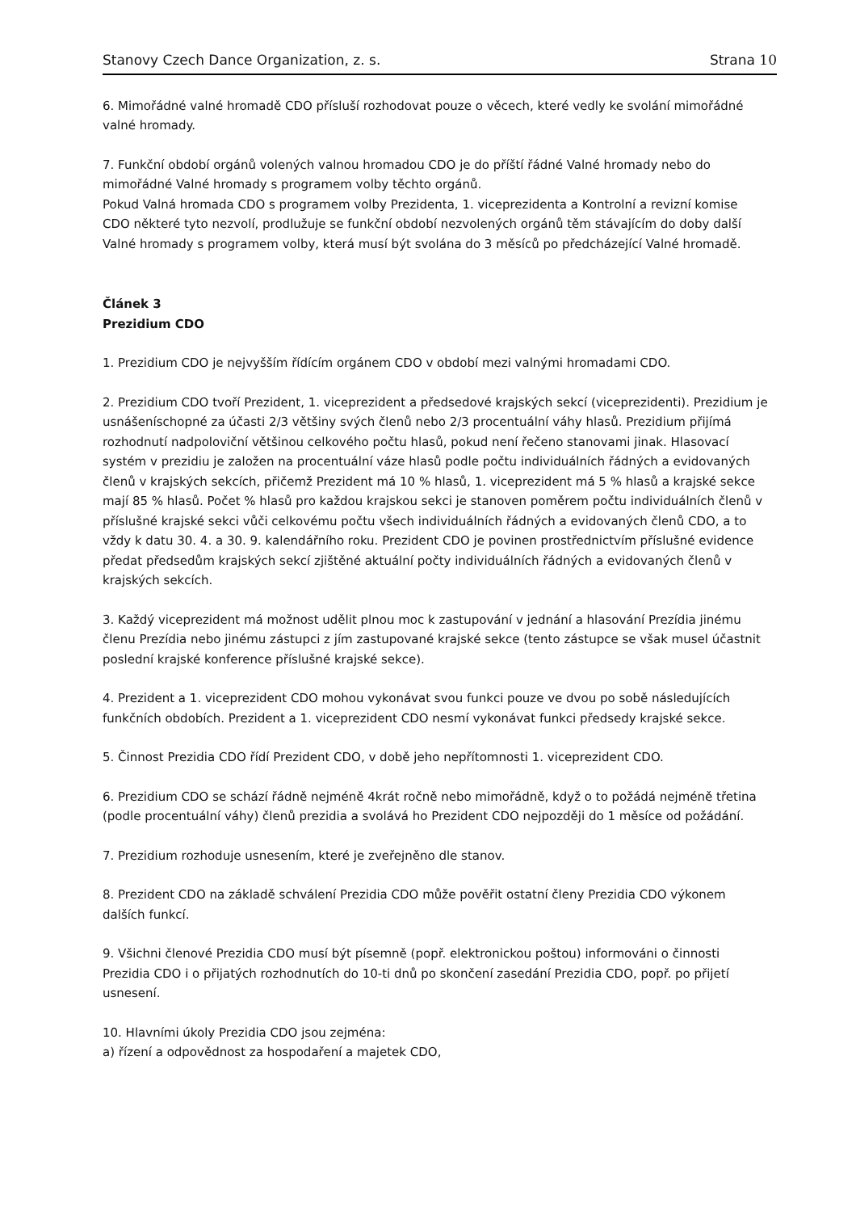Stanovy Czech Dance Organization, z. s.
Strana 10
6. Mimořádné valné hromadě CDO přísluší rozhodovat pouze o věcech, které vedly ke svolání mimořádné valné hromady.
7. Funkční období orgánů volených valnou hromadou CDO je do příští řádné Valné hromady nebo do mimořádné Valné hromady s programem volby těchto orgánů.
Pokud Valná hromada CDO s programem volby Prezidenta, 1. viceprezidenta a Kontrolní a revizní komise CDO některé tyto nezvolí, prodlužuje se funkční období nezvolených orgánů těm stávajícím do doby další Valné hromady s programem volby, která musí být svolána do 3 měsíců po předcházející Valné hromadě.
Článek 3
Prezidium CDO
1. Prezidium CDO je nejvyšším řídícím orgánem CDO v období mezi valnými hromadami CDO.
2. Prezidium CDO tvoří Prezident, 1. viceprezident a předsedové krajských sekcí (viceprezidenti). Prezidium je usnášeníschopné za účasti 2/3 většiny svých členů nebo 2/3 procentuální váhy hlasů. Prezidium přijímá rozhodnutí nadpoloviční většinou celkového počtu hlasů, pokud není řečeno stanovami jinak. Hlasovací systém v prezidiu je založen na procentuální váze hlasů podle počtu individuálních řádných a evidovaných členů v krajských sekcích, přičemž Prezident má 10 % hlasů, 1. viceprezident má 5 % hlasů a krajské sekce mají 85 % hlasů. Počet % hlasů pro každou krajskou sekci je stanoven poměrem počtu individuálních členů v příslušné krajské sekci vůči celkovému počtu všech individuálních řádných a evidovaných členů CDO, a to vždy k datu 30. 4. a 30. 9. kalendářního roku. Prezident CDO je povinen prostřednictvím příslušné evidence předat předsedům krajských sekcí zjištěné aktuální počty individuálních řádných a evidovaných členů v krajských sekcích.
3. Každý viceprezident má možnost udělit plnou moc k zastupování v jednání a hlasování Prezídia jinému členu Prezídia nebo jinému zástupci z jím zastupované krajské sekce (tento zástupce se však musel účastnit poslední krajské konference příslušné krajské sekce).
4. Prezident a 1. viceprezident CDO mohou vykonávat svou funkci pouze ve dvou po sobě následujících funkčních obdobích. Prezident a 1. viceprezident CDO nesmí vykonávat funkci předsedy krajské sekce.
5. Činnost Prezidia CDO řídí Prezident CDO, v době jeho nepřítomnosti 1. viceprezident CDO.
6. Prezidium CDO se schází řádně nejméně 4krát ročně nebo mimořádně, když o to požádá nejméně třetina (podle procentuální váhy) členů prezidia a svolává ho Prezident CDO nejpozději do 1 měsíce od požádání.
7. Prezidium rozhoduje usnesením, které je zveřejněno dle stanov.
8. Prezident CDO na základě schválení Prezidia CDO může pověřit ostatní členy Prezidia CDO výkonem dalších funkcí.
9. Všichni členové Prezidia CDO musí být písemně (popř. elektronickou poštou) informováni o činnosti Prezidia CDO i o přijatých rozhodnutích do 10-ti dnů po skončení zasedání Prezidia CDO, popř. po přijetí usnesení.
10. Hlavními úkoly Prezidia CDO jsou zejména:
a) řízení a odpovědnost za hospodaření a majetek CDO,